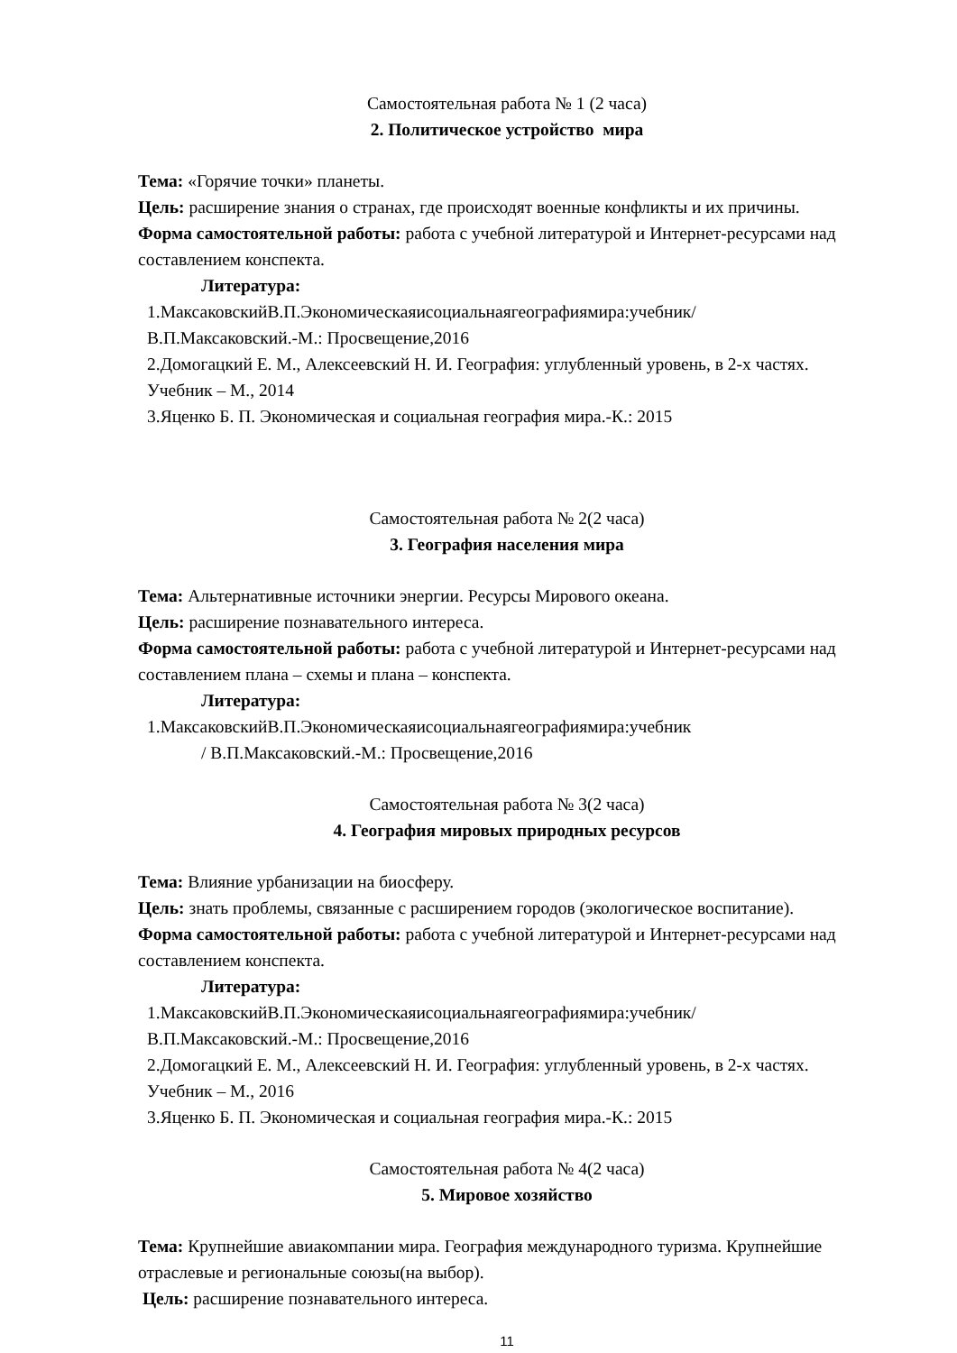Самостоятельная работа № 1 (2 часа)
2. Политическое устройство мира
Тема: «Горячие точки» планеты.
Цель: расширение знания о странах, где происходят военные конфликты и их причины.
Форма самостоятельной работы: работа с учебной литературой и Интернет-ресурсами над составлением конспекта.
Литература:
1.МаксаковскийВ.П.Экономическаяисоциальнаягеографиямира:учебник/
В.П.Максаковский.-М.: Просвещение,2016
2.Домогацкий Е. М., Алексеевский Н. И. География: углубленный уровень, в 2-х частях.
Учебник – М., 2014
3.Яценко Б. П. Экономическая и социальная география мира.-К.: 2015
Самостоятельная работа № 2(2 часа)
3. География населения мира
Тема: Альтернативные источники энергии. Ресурсы Мирового океана.
Цель: расширение познавательного интереса.
Форма самостоятельной работы: работа с учебной литературой и Интернет-ресурсами над составлением плана – схемы и плана – конспекта.
Литература:
1.МаксаковскийВ.П.Экономическаяисоциальнаягеографиямира:учебник
/ В.П.Максаковский.-М.: Просвещение,2016
Самостоятельная работа № 3(2 часа)
4. География мировых природных ресурсов
Тема: Влияние урбанизации на биосферу.
Цель: знать проблемы, связанные с расширением городов (экологическое воспитание).
Форма самостоятельной работы: работа с учебной литературой и Интернет-ресурсами над составлением конспекта.
Литература:
1.МаксаковскийВ.П.Экономическаяисоциальнаягеографиямира:учебник/
В.П.Максаковский.-М.: Просвещение,2016
2.Домогацкий Е. М., Алексеевский Н. И. География: углубленный уровень, в 2-х частях.
Учебник – М., 2016
3.Яценко Б. П. Экономическая и социальная география мира.-К.: 2015
Самостоятельная работа № 4(2 часа)
5. Мировое хозяйство
Тема: Крупнейшие авиакомпании мира. География международного туризма. Крупнейшие отраслевые и региональные союзы(на выбор).
Цель: расширение познавательного интереса.
11